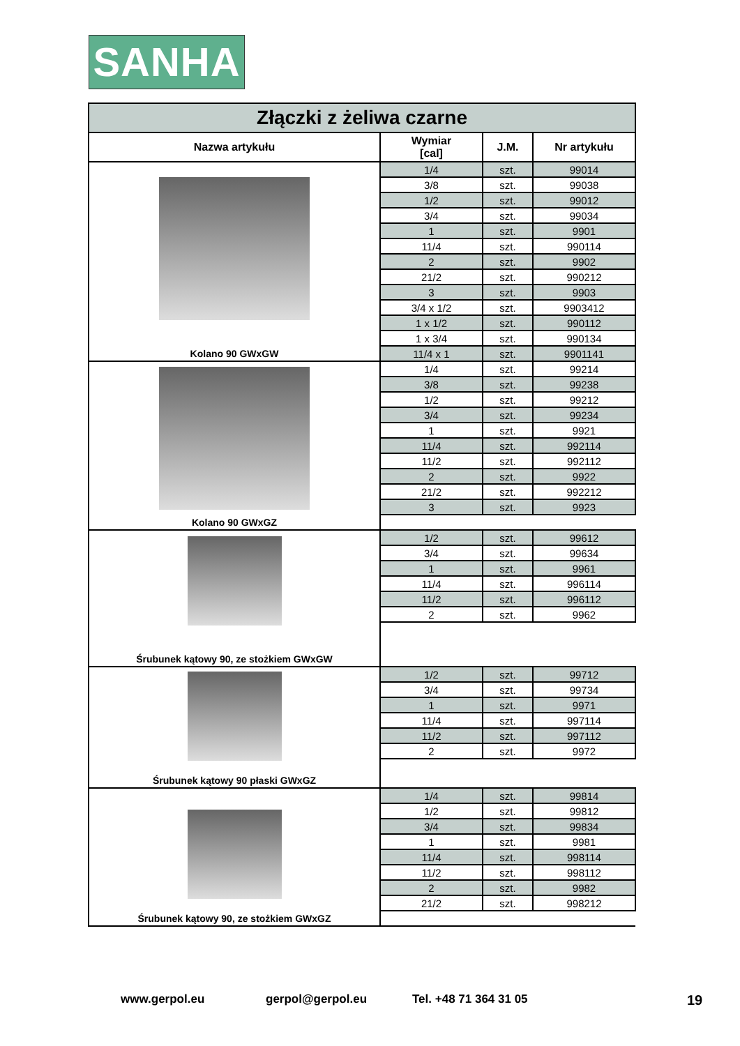SANHA
| Złączki z żeliwa czarne | | | |
| Nazwa artykułu | Wymiar [cal] | J.M. | Nr artykułu |
| Kolano 90 GWxGW | 1/4 | szt. | 99014 |
| | 3/8 | szt. | 99038 |
| | 1/2 | szt. | 99012 |
| | 3/4 | szt. | 99034 |
| | 1 | szt. | 9901 |
| | 11/4 | szt. | 990114 |
| | 2 | szt. | 9902 |
| | 21/2 | szt. | 990212 |
| | 3 | szt. | 9903 |
| | 3/4 x 1/2 | szt. | 9903412 |
| | 1 x 1/2 | szt. | 990112 |
| | 1 x 3/4 | szt. | 990134 |
| | 11/4 x 1 | szt. | 9901141 |
| Kolano 90 GWxGZ | 1/4 | szt. | 99214 |
| | 3/8 | szt. | 99238 |
| | 1/2 | szt. | 99212 |
| | 3/4 | szt. | 99234 |
| | 1 | szt. | 9921 |
| | 11/4 | szt. | 992114 |
| | 11/2 | szt. | 992112 |
| | 2 | szt. | 9922 |
| | 21/2 | szt. | 992212 |
| | 3 | szt. | 9923 |
| Śrubunek kątowy 90, ze stożkiem GWxGW | 1/2 | szt. | 99612 |
| | 3/4 | szt. | 99634 |
| | 1 | szt. | 9961 |
| | 11/4 | szt. | 996114 |
| | 11/2 | szt. | 996112 |
| | 2 | szt. | 9962 |
| Śrubunek kątowy 90 płaski GWxGZ | 1/2 | szt. | 99712 |
| | 3/4 | szt. | 99734 |
| | 1 | szt. | 9971 |
| | 11/4 | szt. | 997114 |
| | 11/2 | szt. | 997112 |
| | 2 | szt. | 9972 |
| Śrubunek kątowy 90, ze stożkiem GWxGZ | 1/4 | szt. | 99814 |
| | 1/2 | szt. | 99812 |
| | 3/4 | szt. | 99834 |
| | 1 | szt. | 9981 |
| | 11/4 | szt. | 998114 |
| | 11/2 | szt. | 998112 |
| | 2 | szt. | 9982 |
| | 21/2 | szt. | 998212 |
www.gerpol.eu gerpol@gerpol.eu Tel. +48 71 364 31 05 19